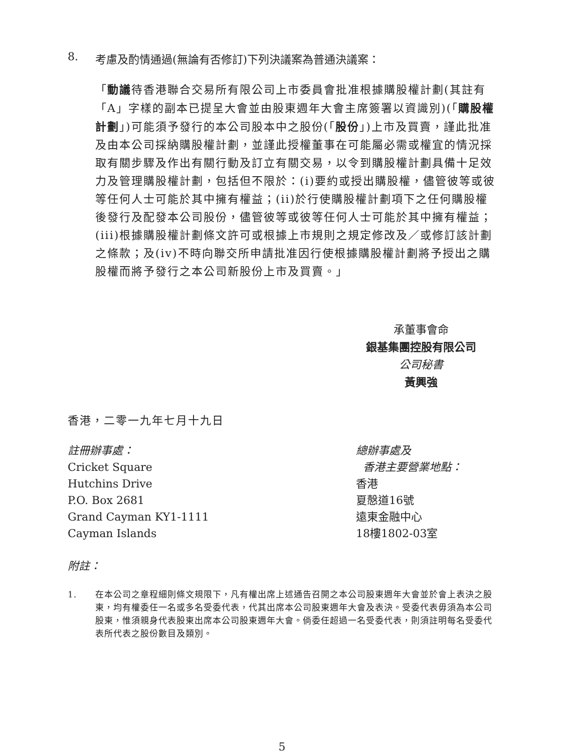8. 考慮及酌情通過(無論有否修訂)下列決議案為普通決議案：
「動議待香港聯合交易所有限公司上市委員會批准根據購股權計劃(其註有「A」字樣的副本已提呈大會並由股東週年大會主席簽署以資識別)(「購股權計劃」)可能須予發行的本公司股本中之股份(「股份」)上市及買賣，謹此批准及由本公司採納購股權計劃，並謹此授權董事在可能屬必需或權宜的情況採取有關步驟及作出有關行動及訂立有關交易，以令到購股權計劃具備十足效力及管理購股權計劃，包括但不限於：(i)要約或授出購股權，儘管彼等或彼等任何人士可能於其中擁有權益；(ii)於行使購股權計劃項下之任何購股權後發行及配發本公司股份，儘管彼等或彼等任何人士可能於其中擁有權益；(iii)根據購股權計劃條文許可或根據上市規則之規定修改及／或修訂該計劃之條款；及(iv)不時向聯交所申請批准因行使根據購股權計劃將予授出之購股權而將予發行之本公司新股份上市及買賣。」
承董事會命
銀基集團控股有限公司
公司秘書
黃興強
香港，二零一九年七月十九日
註冊辦事處：
Cricket Square
Hutchins Drive
P.O. Box 2681
Grand Cayman KY1-1111
Cayman Islands
總辦事處及
香港主要營業地點：
香港
夏慤道16號
遠東金融中心
18樓1802-03室
附註：
1. 在本公司之章程細則條文規限下，凡有權出席上述通告召開之本公司股東週年大會並於會上表決之股東，均有權委任一名或多名受委代表，代其出席本公司股東週年大會及表決。受委代表毋須為本公司股東，惟須親身代表股東出席本公司股東週年大會。倘委任超過一名受委代表，則須註明每名受委代表所代表之股份數目及類別。
5